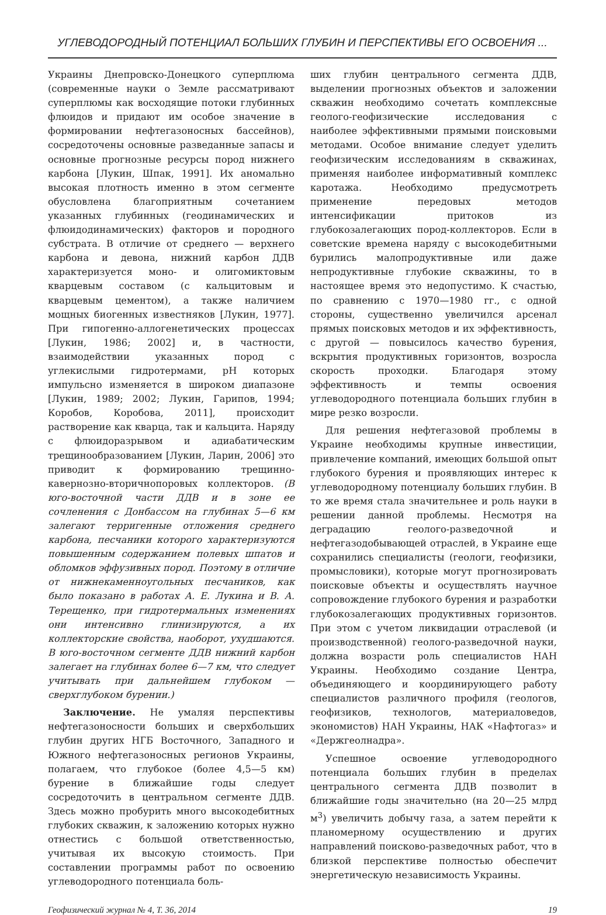УГЛЕВОДОРОДНЫЙ ПОТЕНЦИАЛ БОЛЬШИХ ГЛУБИН И ПЕРСПЕКТИВЫ ЕГО ОСВОЕНИЯ ...
Украины Днепровско-Донецкого суперплюма (современные науки о Земле рассматривают суперплюмы как восходящие потоки глубинных флюидов и придают им особое значение в формировании нефтегазоносных бассейнов), сосредоточены основные разведанные запасы и основные прогнозные ресурсы пород нижнего карбона [Лукин, Шпак, 1991]. Их аномально высокая плотность именно в этом сегменте обусловлена благоприятным сочетанием указанных глубинных (геодинамических и флюидодинамических) факторов и породного субстрата. В отличие от среднего — верхнего карбона и девона, нижний карбон ДДВ характеризуется моно- и олигомиктовым кварцевым составом (с кальцитовым и кварцевым цементом), а также наличием мощных биогенных известняков [Лукин, 1977]. При гипогенно-аллогенетических процессах [Лукин, 1986; 2002] и, в частности, взаимодействии указанных пород с углекислыми гидротермами, pH которых импульсно изменяется в широком диапазоне [Лукин, 1989; 2002; Лукин, Гарипов, 1994; Коробов, Коробова, 2011], происходит растворение как кварца, так и кальцита. Наряду с флюидоразрывом и адиабатическим трещинообразованием [Лукин, Ларин, 2006] это приводит к формированию трещинно-кавернозно-вторичнопоровых коллекторов. (В юго-восточной части ДДВ и в зоне ее сочленения с Донбассом на глубинах 5—6 км залегают терригенные отложения среднего карбона, песчаники которого характеризуются повышенным содержанием полевых шпатов и обломков эффузивных пород. Поэтому в отличие от нижнекаменноугольных песчаников, как было показано в работах А. Е. Лукина и В. А. Терещенко, при гидротермальных изменениях они интенсивно глинизируются, а их коллекторские свойства, наоборот, ухудшаются. В юго-восточном сегменте ДДВ нижний карбон залегает на глубинах более 6—7 км, что следует учитывать при дальнейшем глубоком — сверхглубоком бурении.)
Заключение. Не умаляя перспективы нефтегазоносности больших и сверхбольших глубин других НГБ Восточного, Западного и Южного нефтегазоносных регионов Украины, полагаем, что глубокое (более 4,5—5 км) бурение в ближайшие годы следует сосредоточить в центральном сегменте ДДВ. Здесь можно пробурить много высокодебитных глубоких скважин, к заложению которых нужно отнестись с большой ответственностью, учитывая их высокую стоимость. При составлении программы работ по освоению углеводородного потенциала боль-
ших глубин центрального сегмента ДДВ, выделении прогнозных объектов и заложении скважин необходимо сочетать комплексные геолого-геофизические исследования с наиболее эффективными прямыми поисковыми методами. Особое внимание следует уделить геофизическим исследованиям в скважинах, применяя наиболее информативный комплекс каротажа. Необходимо предусмотреть применение передовых методов интенсификации притоков из глубокозалегающих пород-коллекторов. Если в советские времена наряду с высокодебитными бурились малопродуктивные или даже непродуктивные глубокие скважины, то в настоящее время это недопустимо. К счастью, по сравнению с 1970—1980 гг., с одной стороны, существенно увеличился арсенал прямых поисковых методов и их эффективность, с другой — повысилось качество бурения, вскрытия продуктивных горизонтов, возросла скорость проходки. Благодаря этому эффективность и темпы освоения углеводородного потенциала больших глубин в мире резко возросли.
Для решения нефтегазовой проблемы в Украине необходимы крупные инвестиции, привлечение компаний, имеющих большой опыт глубокого бурения и проявляющих интерес к углеводородному потенциалу больших глубин. В то же время стала значительнее и роль науки в решении данной проблемы. Несмотря на деградацию геолого-разведочной и нефтегазодобывающей отраслей, в Украине еще сохранились специалисты (геологи, геофизики, промысловики), которые могут прогнозировать поисковые объекты и осуществлять научное сопровождение глубокого бурения и разработки глубокозалегающих продуктивных горизонтов. При этом с учетом ликвидации отраслевой (и производственной) геолого-разведочной науки, должна возрасти роль специалистов НАН Украины. Необходимо создание Центра, объединяющего и координирующего работу специалистов различного профиля (геологов, геофизиков, технологов, материаловедов, экономистов) НАН Украины, НАК «Нафтогаз» и «Держгеолнадра».
Успешное освоение углеводородного потенциала больших глубин в пределах центрального сегмента ДДВ позволит в ближайшие годы значительно (на 20—25 млрд м<sup>3</sup>) увеличить добычу газа, а затем перейти к планомерному осуществлению и других направлений поисково-разведочных работ, что в близкой перспективе полностью обеспечит энергетическую независимость Украины.
Геофизический журнал № 4, Т. 36, 2014 19